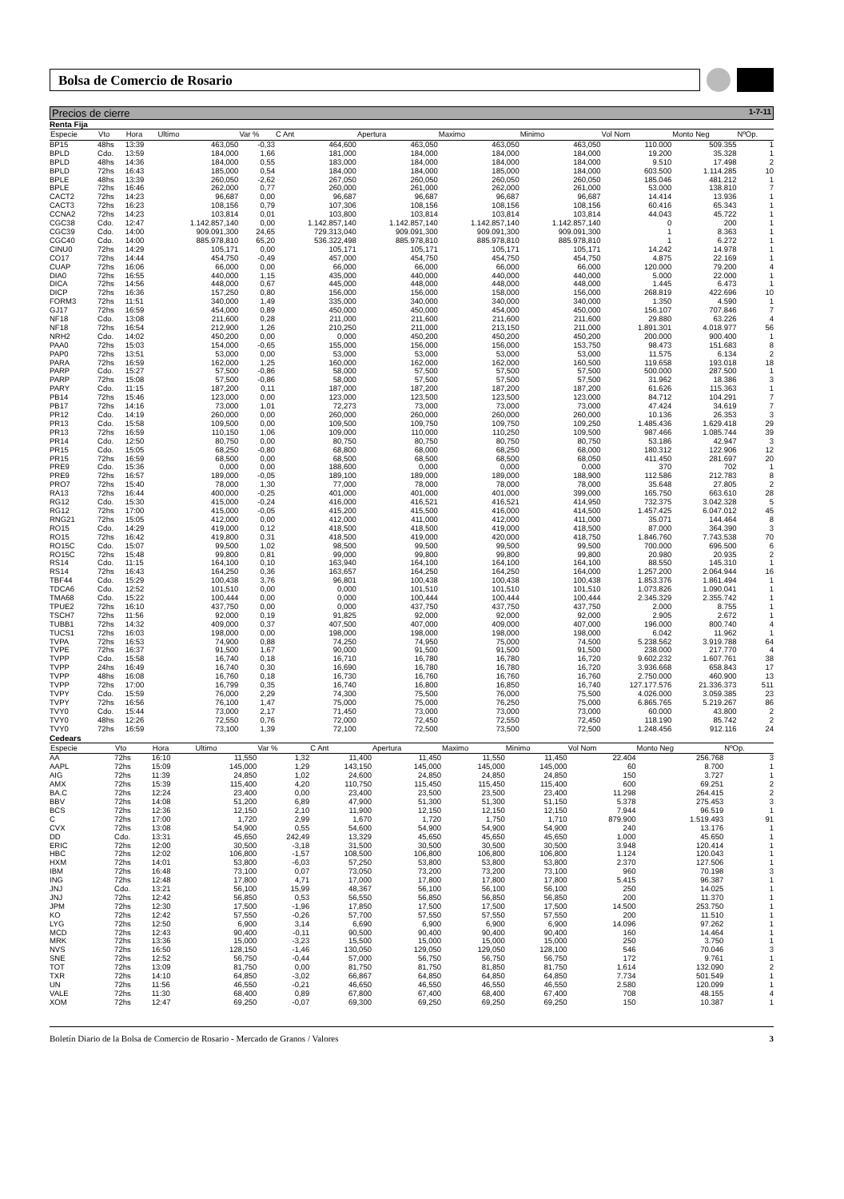Bolsa de Comercio de Rosario
Precios de cierre 1-7-11
Renta Fija
| Especie | Vto | Hora | Ultimo | Var % | C Ant | Apertura | Maximo | Minimo | Vol Nom | Monto Neg | NºOp. |
| --- | --- | --- | --- | --- | --- | --- | --- | --- | --- | --- | --- |
| BP15 | 48hs | 13:39 | 463,050 | -0,33 | 464,600 | 463,050 | 463,050 | 463,050 | 110.000 | 509.355 | 1 |
| BPLD | Cdo. | 13:59 | 184,000 | 1,66 | 181,000 | 184,000 | 184,000 | 184,000 | 19.200 | 35.328 | 1 |
| BPLD | 48hs | 14:36 | 184,000 | 0,55 | 183,000 | 184,000 | 184,000 | 184,000 | 9.510 | 17.498 | 2 |
| BPLD | 72hs | 16:43 | 185,000 | 0,54 | 184,000 | 184,000 | 185,000 | 184,000 | 603.500 | 1.114.285 | 10 |
| BPLE | 48hs | 13:39 | 260,050 | -2,62 | 267,050 | 260,050 | 260,050 | 260,050 | 185.046 | 481.212 | 1 |
| BPLE | 72hs | 16:46 | 262,000 | 0,77 | 260,000 | 261,000 | 262,000 | 261,000 | 53.000 | 138.810 | 7 |
| CACT2 | 72hs | 14:23 | 96,687 | 0,00 | 96,687 | 96,687 | 96,687 | 96,687 | 14.414 | 13.936 | 1 |
| CACT3 | 72hs | 16:23 | 108,156 | 0,79 | 107,306 | 108,156 | 108,156 | 108,156 | 60.416 | 65.343 | 1 |
| CCNA2 | 72hs | 14:23 | 103,814 | 0,01 | 103,800 | 103,814 | 103,814 | 103,814 | 44.043 | 45.722 | 1 |
| CGC38 | Cdo. | 12:47 | 1.142.857,140 | 0,00 | 1.142.857,140 | 1.142.857,140 | 1.142.857,140 | 1.142.857,140 | 0 | 200 | 1 |
| CGC39 | Cdo. | 14:00 | 909.091,300 | 24,65 | 729.313,040 | 909.091,300 | 909.091,300 | 909.091,300 | 1 | 8.363 | 1 |
| CGC40 | Cdo. | 14:00 | 885.978,810 | 65,20 | 536.322,498 | 885.978,810 | 885.978,810 | 885.978,810 | 1 | 6.272 | 1 |
| CINU0 | 72hs | 14:29 | 105,171 | 0,00 | 105,171 | 105,171 | 105,171 | 105,171 | 14.242 | 14.978 | 1 |
| CO17 | 72hs | 14:44 | 454,750 | -0,49 | 457,000 | 454,750 | 454,750 | 454,750 | 4.875 | 22.169 | 1 |
| CUAP | 72hs | 16:06 | 66,000 | 0,00 | 66,000 | 66,000 | 66,000 | 66,000 | 120.000 | 79.200 | 4 |
| DIA0 | 72hs | 16:55 | 440,000 | 1,15 | 435,000 | 440,000 | 440,000 | 440,000 | 5.000 | 22.000 | 1 |
| DICA | 72hs | 14:56 | 448,000 | 0,67 | 445,000 | 448,000 | 448,000 | 448,000 | 1.445 | 6.473 | 1 |
| DICP | 72hs | 16:36 | 157,250 | 0,80 | 156,000 | 156,000 | 158,000 | 156,000 | 268.819 | 422.696 | 10 |
| FORM3 | 72hs | 11:51 | 340,000 | 1,49 | 335,000 | 340,000 | 340,000 | 340,000 | 1.350 | 4.590 | 1 |
| GJ17 | 72hs | 16:59 | 454,000 | 0,89 | 450,000 | 450,000 | 454,000 | 450,000 | 156.107 | 707.846 | 7 |
| NF18 | Cdo. | 13:08 | 211,600 | 0,28 | 211,000 | 211,600 | 211,600 | 211,600 | 29.880 | 63.226 | 4 |
| NF18 | 72hs | 16:54 | 212,900 | 1,26 | 210,250 | 211,000 | 213,150 | 211,000 | 1.891.301 | 4.018.977 | 56 |
| NRH2 | Cdo. | 14:02 | 450,200 | 0,00 | 0,000 | 450,200 | 450,200 | 450,200 | 200.000 | 900.400 | 1 |
| PAA0 | 72hs | 15:03 | 154,000 | -0,65 | 155,000 | 156,000 | 156,000 | 153,750 | 98.473 | 151.683 | 8 |
| PAP0 | 72hs | 13:51 | 53,000 | 0,00 | 53,000 | 53,000 | 53,000 | 53,000 | 11.575 | 6.134 | 2 |
| PARA | 72hs | 16:59 | 162,000 | 1,25 | 160,000 | 162,000 | 162,000 | 160,500 | 119.658 | 193.018 | 18 |
| PARP | Cdo. | 15:27 | 57,500 | -0,86 | 58,000 | 57,500 | 57,500 | 57,500 | 500.000 | 287.500 | 1 |
| PARP | 72hs | 15:08 | 57,500 | -0,86 | 58,000 | 57,500 | 57,500 | 57,500 | 31.962 | 18.386 | 3 |
| PARY | Cdo. | 11:15 | 187,200 | 0,11 | 187,000 | 187,200 | 187,200 | 187,200 | 61.626 | 115.363 | 1 |
| PB14 | 72hs | 15:46 | 123,000 | 0,00 | 123,000 | 123,500 | 123,500 | 123,000 | 84.712 | 104.291 | 7 |
| PB17 | 72hs | 14:16 | 73,000 | 1,01 | 72,273 | 73,000 | 73,000 | 73,000 | 47.424 | 34.619 | 7 |
| PR12 | Cdo. | 14:19 | 260,000 | 0,00 | 260,000 | 260,000 | 260,000 | 260,000 | 10.136 | 26.353 | 3 |
| PR13 | Cdo. | 15:58 | 109,500 | 0,00 | 109,500 | 109,750 | 109,750 | 109,250 | 1.485.436 | 1.629.418 | 29 |
| PR13 | 72hs | 16:59 | 110,150 | 1,06 | 109,000 | 110,000 | 110,250 | 109,500 | 987.466 | 1.085.744 | 39 |
| PR14 | Cdo. | 12:50 | 80,750 | 0,00 | 80,750 | 80,750 | 80,750 | 80,750 | 53.186 | 42.947 | 3 |
| PR15 | Cdo. | 15:05 | 68,250 | -0,80 | 68,800 | 68,000 | 68,250 | 68,000 | 180.312 | 122.906 | 12 |
| PR15 | 72hs | 16:59 | 68,500 | 0,00 | 68,500 | 68,500 | 68,500 | 68,050 | 411.450 | 281.697 | 20 |
| PRE9 | Cdo. | 15:36 | 0,000 | 0,00 | 188,600 | 0,000 | 0,000 | 0,000 | 370 | 702 | 1 |
| PRE9 | 72hs | 16:57 | 189,000 | -0,05 | 189,100 | 189,000 | 189,000 | 188,900 | 112.586 | 212.783 | 8 |
| PRO7 | 72hs | 15:40 | 78,000 | 1,30 | 77,000 | 78,000 | 78,000 | 78,000 | 35.648 | 27.805 | 2 |
| RA13 | 72hs | 16:44 | 400,000 | -0,25 | 401,000 | 401,000 | 401,000 | 399,000 | 165.750 | 663.610 | 28 |
| RG12 | Cdo. | 15:30 | 415,000 | -0,24 | 416,000 | 416,521 | 416,521 | 414,950 | 732.375 | 3.042.328 | 5 |
| RG12 | 72hs | 17:00 | 415,000 | -0,05 | 415,200 | 415,500 | 416,000 | 414,500 | 1.457.425 | 6.047.012 | 45 |
| RNG21 | 72hs | 15:05 | 412,000 | 0,00 | 412,000 | 411,000 | 412,000 | 411,000 | 35.071 | 144.464 | 8 |
| RO15 | Cdo. | 14:29 | 419,000 | 0,12 | 418,500 | 418,500 | 419,000 | 418,500 | 87.000 | 364.390 | 3 |
| RO15 | 72hs | 16:42 | 419,800 | 0,31 | 418,500 | 419,000 | 420,000 | 418,750 | 1.846.760 | 7.743.538 | 70 |
| RO15C | Cdo. | 15:07 | 99,500 | 1,02 | 98,500 | 99,500 | 99,500 | 99,500 | 700.000 | 696.500 | 6 |
| RO15C | 72hs | 15:48 | 99,800 | 0,81 | 99,000 | 99,800 | 99,800 | 99,800 | 20.980 | 20.935 | 2 |
| RS14 | Cdo. | 11:15 | 164,100 | 0,10 | 163,940 | 164,100 | 164,100 | 164,100 | 88.550 | 145.310 | 1 |
| RS14 | 72hs | 16:43 | 164,250 | 0,36 | 163,657 | 164,250 | 164,250 | 164,000 | 1.257.200 | 2.064.944 | 16 |
| TBF44 | Cdo. | 15:29 | 100,438 | 3,76 | 96,801 | 100,438 | 100,438 | 100,438 | 1.853.376 | 1.861.494 | 1 |
| TDCA6 | Cdo. | 12:52 | 101,510 | 0,00 | 0,000 | 101,510 | 101,510 | 101,510 | 1.073.826 | 1.090.041 | 1 |
| TMA68 | Cdo. | 15:22 | 100,444 | 0,00 | 0,000 | 100,444 | 100,444 | 100,444 | 2.345.329 | 2.355.742 | 1 |
| TPUE2 | 72hs | 16:10 | 437,750 | 0,00 | 0,000 | 437,750 | 437,750 | 437,750 | 2.000 | 8.755 | 1 |
| TSCH7 | 72hs | 11:56 | 92,000 | 0,19 | 91,825 | 92,000 | 92,000 | 92,000 | 2.905 | 2.672 | 1 |
| TUBB1 | 72hs | 14:32 | 409,000 | 0,37 | 407,500 | 407,000 | 409,000 | 407,000 | 196.000 | 800.740 | 4 |
| TUCS1 | 72hs | 16:03 | 198,000 | 0,00 | 198,000 | 198,000 | 198,000 | 198,000 | 6.042 | 11.962 | 1 |
| TVPA | 72hs | 16:53 | 74,900 | 0,88 | 74,250 | 74,950 | 75,000 | 74,500 | 5.238.562 | 3.919.788 | 64 |
| TVPE | 72hs | 16:37 | 91,500 | 1,67 | 90,000 | 91,500 | 91,500 | 91,500 | 238.000 | 217.770 | 4 |
| TVPP | Cdo. | 15:58 | 16,740 | 0,18 | 16,710 | 16,780 | 16,780 | 16,720 | 9.602.232 | 1.607.761 | 38 |
| TVPP | 24hs | 16:49 | 16,740 | 0,30 | 16,690 | 16,780 | 16,780 | 16,720 | 3.936.668 | 658.843 | 17 |
| TVPP | 48hs | 16:08 | 16,760 | 0,18 | 16,730 | 16,760 | 16,760 | 16,760 | 2.750.000 | 460.900 | 13 |
| TVPP | 72hs | 17:00 | 16,799 | 0,35 | 16,740 | 16,800 | 16,850 | 16,740 | 127.177.576 | 21.336.373 | 511 |
| TVPY | Cdo. | 15:59 | 76,000 | 2,29 | 74,300 | 75,500 | 76,000 | 75,500 | 4.026.000 | 3.059.385 | 23 |
| TVPY | 72hs | 16:56 | 76,100 | 1,47 | 75,000 | 75,000 | 76,250 | 75,000 | 6.865.765 | 5.219.267 | 86 |
| TVY0 | Cdo. | 15:44 | 73,000 | 2,17 | 71,450 | 73,000 | 73,000 | 73,000 | 60.000 | 43.800 | 2 |
| TVY0 | 48hs | 12:26 | 72,550 | 0,76 | 72,000 | 72,450 | 72,550 | 72,450 | 118.190 | 85.742 | 2 |
| TVY0 | 72hs | 16:59 | 73,100 | 1,39 | 72,100 | 72,500 | 73,500 | 72,500 | 1.248.456 | 912.116 | 24 |
Cedears
| Especie | Vto | Hora | Ultimo | Var % | C Ant | Apertura | Maximo | Minimo | Vol Nom | Monto Neg | NºOp. |
| --- | --- | --- | --- | --- | --- | --- | --- | --- | --- | --- | --- |
| AA | 72hs | 16:10 | 11,550 | 1,32 | 11,400 | 11,450 | 11,550 | 11,450 | 22.404 | 256.768 | 3 |
| AAPL | 72hs | 15:09 | 145,000 | 1,29 | 143,150 | 145,000 | 145,000 | 145,000 | 60 | 8.700 | 1 |
| AIG | 72hs | 11:39 | 24,850 | 1,02 | 24,600 | 24,850 | 24,850 | 24,850 | 150 | 3.727 | 1 |
| AMX | 72hs | 15:39 | 115,400 | 4,20 | 110,750 | 115,450 | 115,450 | 115,400 | 600 | 69.251 | 2 |
| BA.C | 72hs | 12:24 | 23,400 | 0,00 | 23,400 | 23,500 | 23,500 | 23,400 | 11.298 | 264.415 | 2 |
| BBV | 72hs | 14:08 | 51,200 | 6,89 | 47,900 | 51,300 | 51,300 | 51,150 | 5.378 | 275.453 | 3 |
| BCS | 72hs | 12:36 | 12,150 | 2,10 | 11,900 | 12,150 | 12,150 | 12,150 | 7.944 | 96.519 | 1 |
| C | 72hs | 17:00 | 1,720 | 2,99 | 1,670 | 1,720 | 1,750 | 1,710 | 879.900 | 1.519.493 | 91 |
| CVX | 72hs | 13:08 | 54,900 | 0,55 | 54,600 | 54,900 | 54,900 | 54,900 | 240 | 13.176 | 1 |
| DD | Cdo. | 13:31 | 45,650 | 242,49 | 13,329 | 45,650 | 45,650 | 45,650 | 1.000 | 45.650 | 1 |
| ERIC | 72hs | 12:00 | 30,500 | -3,18 | 31,500 | 30,500 | 30,500 | 30,500 | 3.948 | 120.414 | 1 |
| HBC | 72hs | 12:02 | 106,800 | -1,57 | 108,500 | 106,800 | 106,800 | 106,800 | 1.124 | 120.043 | 1 |
| HXM | 72hs | 14:01 | 53,800 | -6,03 | 57,250 | 53,800 | 53,800 | 53,800 | 2.370 | 127.506 | 1 |
| IBM | 72hs | 16:48 | 73,100 | 0,07 | 73,050 | 73,200 | 73,200 | 73,100 | 960 | 70.198 | 3 |
| ING | 72hs | 12:48 | 17,800 | 4,71 | 17,000 | 17,800 | 17,800 | 17,800 | 5.415 | 96.387 | 1 |
| JNJ | Cdo. | 13:21 | 56,100 | 15,99 | 48,367 | 56,100 | 56,100 | 56,100 | 250 | 14.025 | 1 |
| JNJ | 72hs | 12:42 | 56,850 | 0,53 | 56,550 | 56,850 | 56,850 | 56,850 | 200 | 11.370 | 1 |
| JPM | 72hs | 12:30 | 17,500 | -1,96 | 17,850 | 17,500 | 17,500 | 17,500 | 14.500 | 253.750 | 1 |
| KO | 72hs | 12:42 | 57,550 | -0,26 | 57,700 | 57,550 | 57,550 | 57,550 | 200 | 11.510 | 1 |
| LYG | 72hs | 12:50 | 6,900 | 3,14 | 6,690 | 6,900 | 6,900 | 6,900 | 14.096 | 97.262 | 1 |
| MCD | 72hs | 12:43 | 90,400 | -0,11 | 90,500 | 90,400 | 90,400 | 90,400 | 160 | 14.464 | 1 |
| MRK | 72hs | 13:36 | 15,000 | -3,23 | 15,500 | 15,000 | 15,000 | 15,000 | 250 | 3.750 | 1 |
| NVS | 72hs | 16:50 | 128,150 | -1,46 | 130,050 | 129,050 | 129,050 | 128,100 | 546 | 70.046 | 3 |
| SNE | 72hs | 12:52 | 56,750 | -0,44 | 57,000 | 56,750 | 56,750 | 56,750 | 172 | 9.761 | 1 |
| TOT | 72hs | 13:09 | 81,750 | 0,00 | 81,750 | 81,750 | 81,850 | 81,750 | 1.614 | 132.090 | 2 |
| TXR | 72hs | 14:10 | 64,850 | -3,02 | 66,867 | 64,850 | 64,850 | 64,850 | 7.734 | 501.549 | 1 |
| UN | 72hs | 11:56 | 46,550 | -0,21 | 46,650 | 46,550 | 46,550 | 46,550 | 2.580 | 120.099 | 1 |
| VALE | 72hs | 11:30 | 68,400 | 0,89 | 67,800 | 67,400 | 68,400 | 67,400 | 708 | 48.155 | 4 |
| XOM | 72hs | 12:47 | 69,250 | -0,07 | 69,300 | 69,250 | 69,250 | 69,250 | 150 | 10.387 | 1 |
Boletín Diario de la Bolsa de Comercio de Rosario - Mercado de Granos / Valores 3